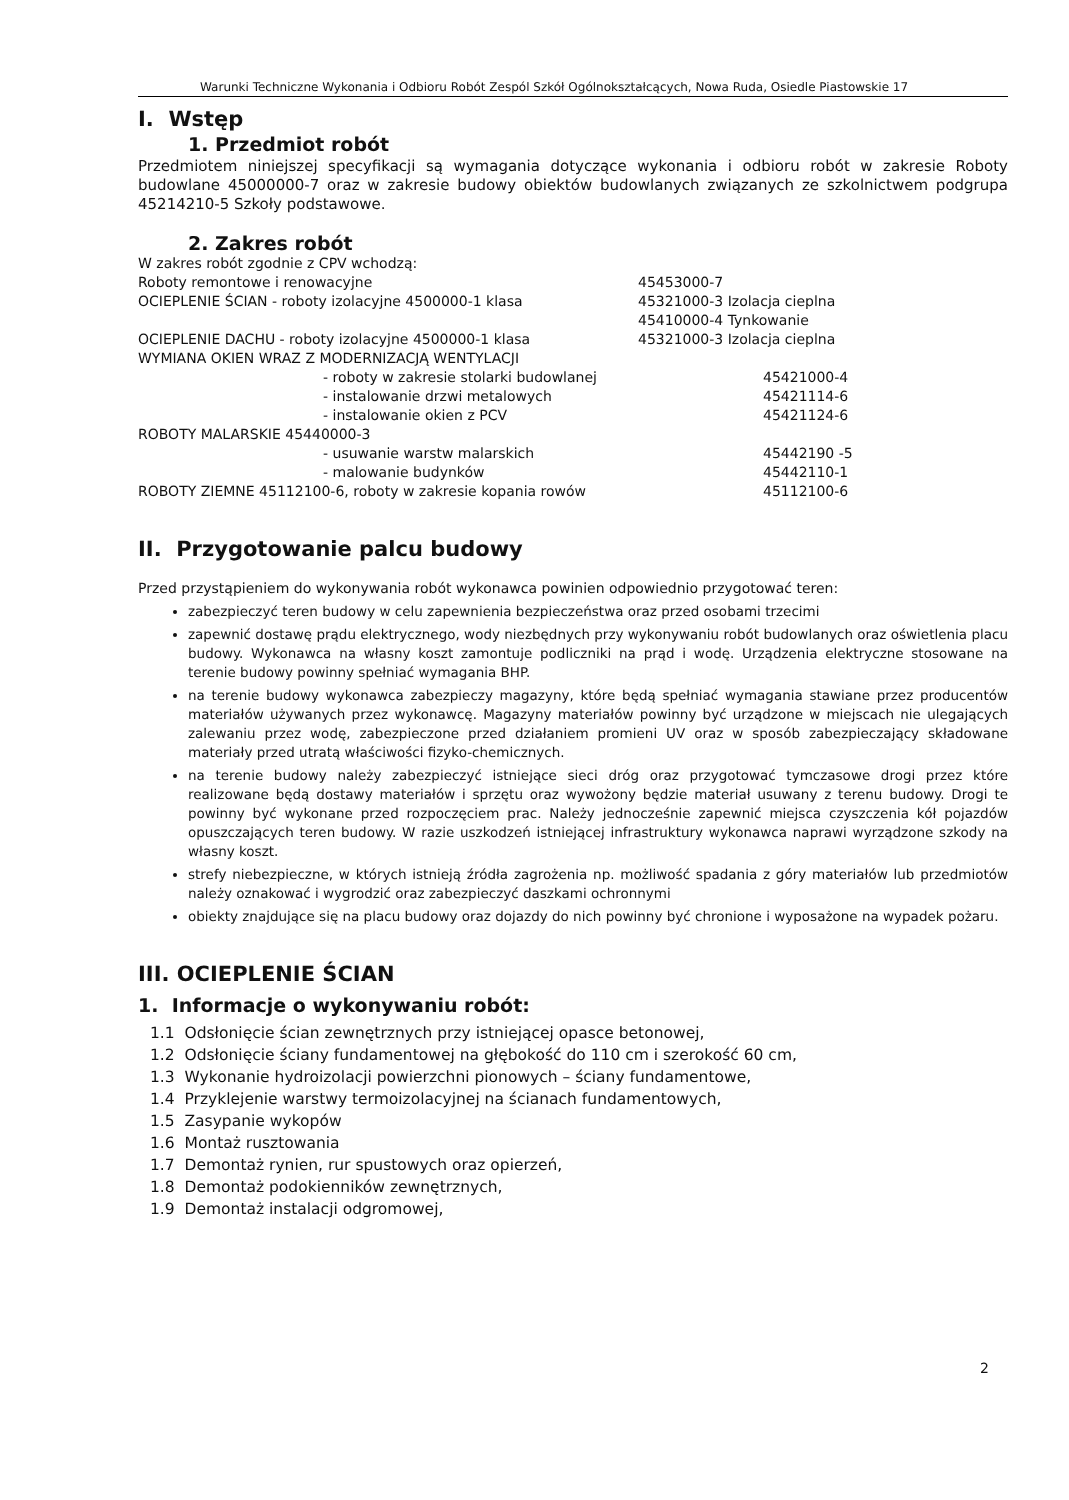Warunki Techniczne Wykonania i Odbioru Robót Zespól Szkół Ogólnokształcących, Nowa Ruda, Osiedle Piastowskie 17
I. Wstęp
1. Przedmiot robót
Przedmiotem niniejszej specyfikacji są wymagania dotyczące wykonania i odbioru robót w zakresie Roboty budowlane 45000000-7 oraz w zakresie budowy obiektów budowlanych związanych ze szkolnictwem podgrupa 45214210-5 Szkoły podstawowe.
2. Zakres robót
| W zakres robót zgodnie z CPV wchodzą: | |
| Roboty remontowe i renowacyjne | 45453000-7 |
| OCIEPLENIE ŚCIAN - roboty izolacyjne 4500000-1 klasa | 45321000-3 Izolacja cieplna 45410000-4 Tynkowanie |
| OCIEPLENIE DACHU - roboty izolacyjne 4500000-1 klasa | 45321000-3 Izolacja cieplna |
| WYMIANA OKIEN WRAZ Z MODERNIZACJĄ WENTYLACJI | |
| - roboty w zakresie stolarki budowlanej | 45421000-4 |
| - instalowanie drzwi metalowych | 45421114-6 |
| - instalowanie okien z PCV | 45421124-6 |
| ROBOTY MALARSKIE 45440000-3 | |
| - usuwanie warstw malarskich | 45442190 -5 |
| - malowanie budynków | 45442110-1 |
| ROBOTY ZIEMNE 45112100-6, roboty w zakresie kopania rowów | 45112100-6 |
II. Przygotowanie palcu budowy
Przed przystąpieniem do wykonywania robót wykonawca powinien odpowiednio przygotować teren:
zabezpieczyć teren budowy w celu zapewnienia bezpieczeństwa oraz przed osobami trzecimi
zapewnić dostawę prądu elektrycznego, wody niezbędnych przy wykonywaniu robót budowlanych oraz oświetlenia placu budowy. Wykonawca na własny koszt zamontuje podliczniki na prąd i wodę. Urządzenia elektryczne stosowane na terenie budowy powinny spełniać wymagania BHP.
na terenie budowy wykonawca zabezpieczy magazyny, które będą spełniać wymagania stawiane przez producentów materiałów używanych przez wykonawcę. Magazyny materiałów powinny być urządzone w miejscach nie ulegających zalewaniu przez wodę, zabezpieczone przed działaniem promieni UV oraz w sposób zabezpieczający składowane materiały przed utratą właściwości fizyko-chemicznych.
na terenie budowy należy zabezpieczyć istniejące sieci dróg oraz przygotować tymczasowe drogi przez które realizowane będą dostawy materiałów i sprzętu oraz wywożony będzie materiał usuwany z terenu budowy. Drogi te powinny być wykonane przed rozpoczęciem prac. Należy jednocześnie zapewnić miejsca czyszczenia kół pojazdów opuszczających teren budowy. W razie uszkodzeń istniejącej infrastruktury wykonawca naprawi wyrządzone szkody na własny koszt.
strefy niebezpieczne, w których istnieją źródła zagrożenia np. możliwość spadania z góry materiałów lub przedmiotów należy oznakować i wygrodzić oraz zabezpieczyć daszkami ochronnymi
obiekty znajdujące się na placu budowy oraz dojazdy do nich powinny być chronione i wyposażone na wypadek pożaru.
III. OCIEPLENIE ŚCIAN
1. Informacje o wykonywaniu robót:
1.1 Odsłonięcie ścian zewnętrznych przy istniejącej opasce betonowej,
1.2 Odsłonięcie ściany fundamentowej na głębokość do 110 cm i szerokość 60 cm,
1.3 Wykonanie hydroizolacji powierzchni pionowych – ściany fundamentowe,
1.4 Przyklejenie warstwy termoizolacyjnej na ścianach fundamentowych,
1.5 Zasypanie wykopów
1.6 Montaż rusztowania
1.7 Demontaż rynien, rur spustowych oraz opierzeń,
1.8 Demontaż podokienników zewnętrznych,
1.9 Demontaż instalacji odgromowej,
2